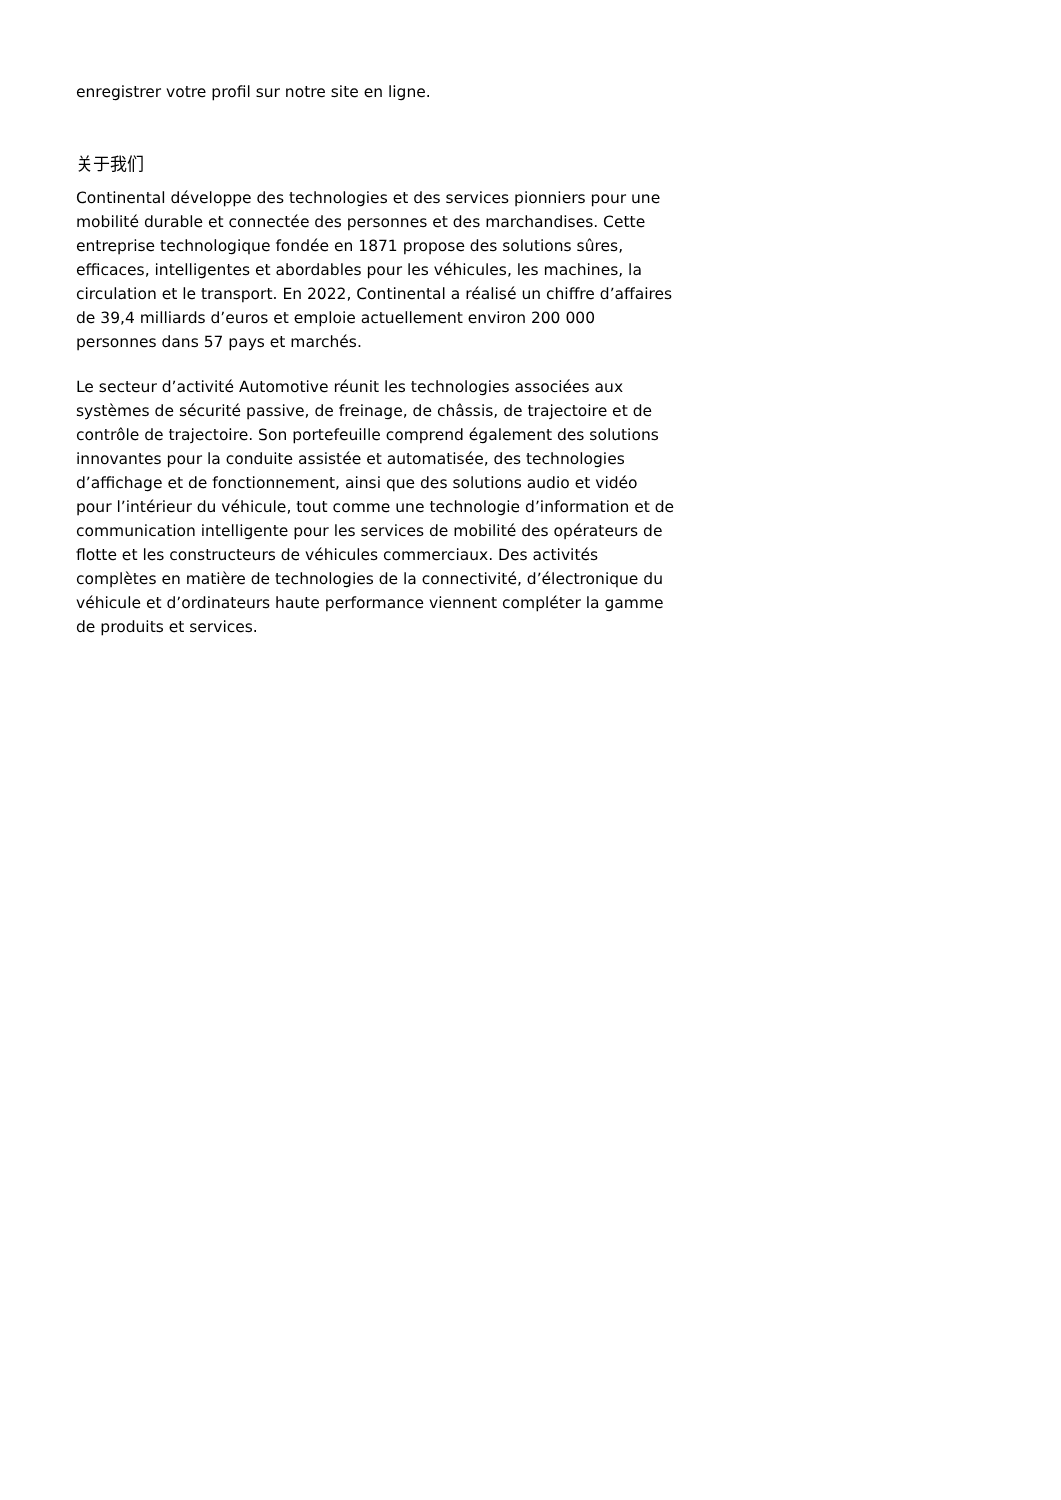enregistrer votre profil sur notre site en ligne.
关于我们
Continental développe des technologies et des services pionniers pour une mobilité durable et connectée des personnes et des marchandises. Cette entreprise technologique fondée en 1871 propose des solutions sûres, efficaces, intelligentes et abordables pour les véhicules, les machines, la circulation et le transport. En 2022, Continental a réalisé un chiffre d’affaires de 39,4 milliards d’euros et emploie actuellement environ 200 000 personnes dans 57 pays et marchés.
Le secteur d’activité Automotive réunit les technologies associées aux systèmes de sécurité passive, de freinage, de châssis, de trajectoire et de contrôle de trajectoire. Son portefeuille comprend également des solutions innovantes pour la conduite assistée et automatisée, des technologies d’affichage et de fonctionnement, ainsi que des solutions audio et vidéo pour l’intérieur du véhicule, tout comme une technologie d’information et de communication intelligente pour les services de mobilité des opérateurs de flotte et les constructeurs de véhicules commerciaux. Des activités complètes en matière de technologies de la connectivité, d’électronique du véhicule et d’ordinateurs haute performance viennent compléter la gamme de produits et services.